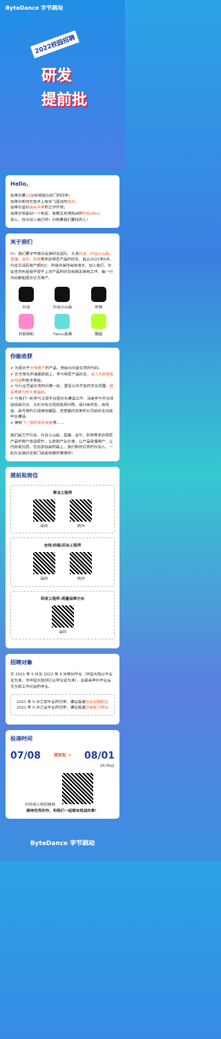ByteDance 字节跳动
2022校园招聘
研发
提前批
Hello,
如果你是22届即将踏出校门的同学；
如果你期待在技术上有突飞猛进的成长；
如果你喜欢自由平等的工作环境；
如果你想拿到一个有爱、有趣又充满挑战的校招offer；
那么，快点加入我们吧！你就是我们要找的人！
关于我们
Hi，我们是字节跳动互娱研发团队，负责抖音、抖音火山版、直播、音乐、影像等多款明星产品的研发，截止2021年6月，抖音日活跃用户超6亿，并继续保持高速增长。加入我们，你会支持包括但不限于上述产品的研发和相关架构工作，每一行代码都能服务亿万用户。
抖音
抖音火山版
剪映
轻颜相机
Faceu激萌
醒图
你能收获
✔ 为服务于全球用户的产品，贡献出你最优秀的代码。
✔ 在全球化的海量数据上，参与明星产品研发，深入大数据和AI领域的技术奥秘。
✔ 与行业里最优秀的同事一起，享受公平开放的文化氛围，超具竞争力的丰厚福利。
✔ 与我们一起参与工程平台服务化建设工作，深度参与平台体验极致优化，点对点攻克性能瓶颈问题，设计高并发、高性能、高可用的工程架构模型，支撑面向未来的公司级研发效能中台建设。
✔ 拥有飞一般的成长速度等……
我们致力于抖音、抖音火山版、直播、音乐、影像等多款明星产品的用户体验提升，让数据产生价值，让产品更懂用户，让内容更优质。在追求极致的路上，我们期待优秀的你加入，一起在互娱研发部门做更有趣的事情吧！
提前批岗位
算法工程师
深圳 杭州
全栈/前端/后台工程师
深圳 杭州
研发工程师-质量保障方向
深圳
招聘对象
在 2021 年 9 月至 2022 年 8 月期间毕业（中国大陆以毕业证为准，非中国大陆地区以学位证为准），且最高学历毕业后无全职工作经验的学生。
2021 年 9 月之前毕业的同学，建议投递社会招聘职位
2022 年 8 月之后毕业的同学，建议投递日常实习岗位
投递时间
07/08 提前批 → 08/01
16:00止
扫码进入校招官网
期待优秀的你，和我们一起做有挑战的事！
ByteDance 字节跳动